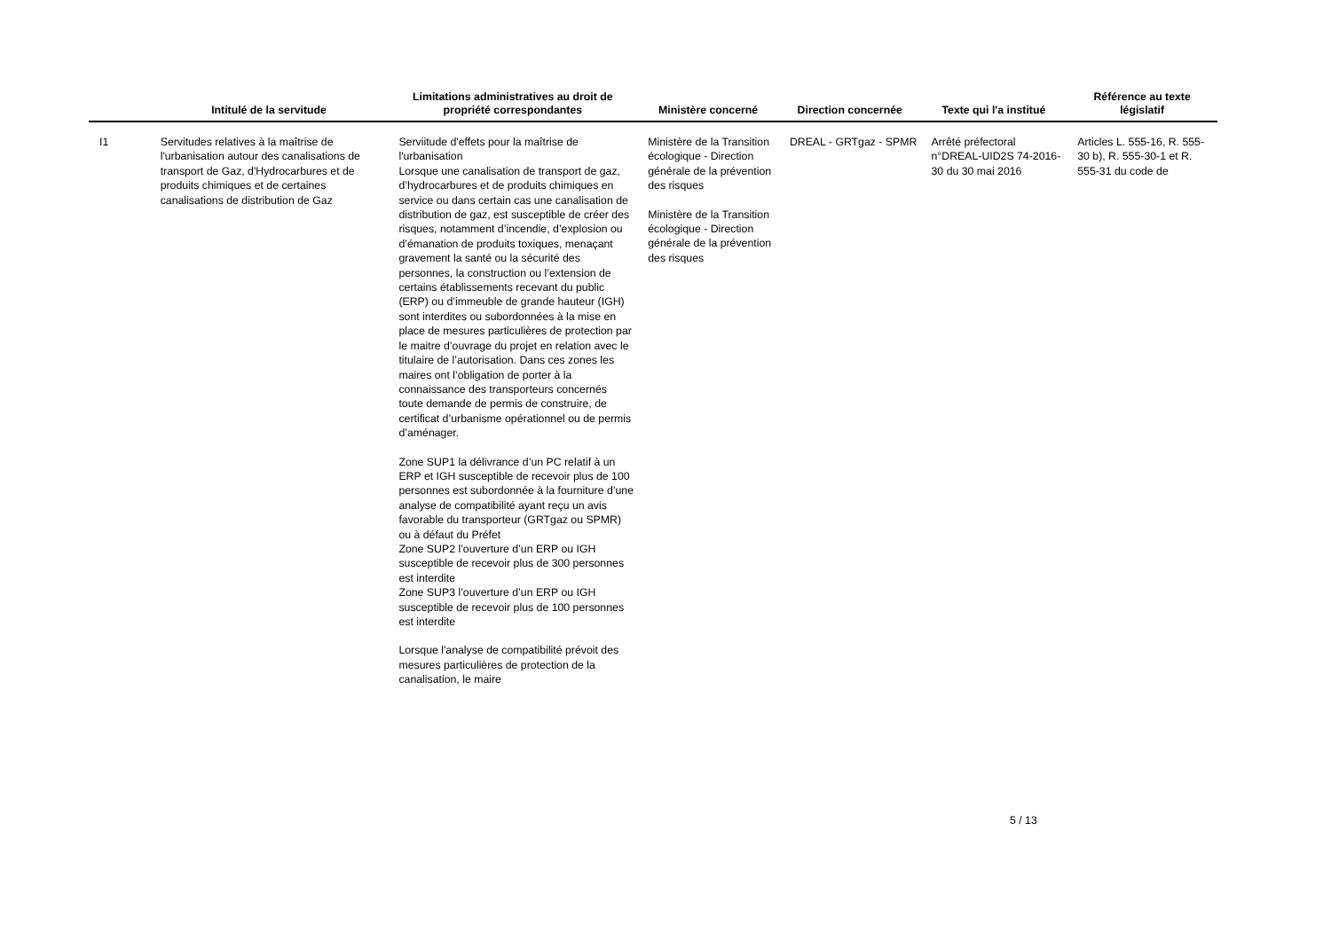| | Intitulé de la servitude | Limitations administratives au droit de propriété correspondantes | Ministère concerné | Direction concernée | Texte qui l'a institué | Référence au texte législatif |
| --- | --- | --- | --- | --- | --- | --- |
| I1 | Servitudes relatives à la maîtrise de l'urbanisation autour des canalisations de transport de Gaz, d'Hydrocarbures et de produits chimiques et de certaines canalisations de distribution de Gaz | Serviitude d'effets pour la maîtrise de l'urbanisation Lorsque une canalisation de transport de gaz, d’hydrocarbures et de produits chimiques en service ou dans certain cas une canalisation de distribution de gaz, est susceptible de créer des risques, notamment d’incendie, d’explosion ou d’émanation de produits toxiques, menaçant gravement la santé ou la sécurité des personnes, la construction ou l’extension de certains établissements recevant du public (ERP) ou d’immeuble de grande hauteur (IGH) sont interdites ou subordonnées à la mise en place de mesures particulières de protection par le maitre d’ouvrage du projet en relation avec le titulaire de l’autorisation. Dans ces zones les maires ont l’obligation de porter à la connaissance des transporteurs concernés toute demande de permis de construire, de certificat d’urbanisme opérationnel ou de permis d’aménager. Zone SUP1 la délivrance d’un PC relatif à un ERP et IGH susceptible de recevoir plus de 100 personnes est subordonnée à la fourniture d’une analyse de compatibilité ayant reçu un avis favorable du transporteur (GRTgaz ou SPMR) ou à défaut du Préfet Zone SUP2 l’ouverture d’un ERP ou IGH susceptible de recevoir plus de 300 personnes est interdite Zone SUP3 l’ouverture d’un ERP ou IGH susceptible de recevoir plus de 100 personnes est interdite Lorsque l'analyse de compatibilité prévoit des mesures particulières de protection de la canalisation, le maire | Ministère de la Transition écologique - Direction générale de la prévention des risques Ministère de la Transition écologique - Direction générale de la prévention des risques | DREAL - GRTgaz - SPMR | Arrêté préfectoral n°DREAL-UID2S 74-2016-30 du 30 mai 2016 | Articles L. 555-16, R. 555-30 b), R. 555-30-1 et R. 555-31 du code de |
5 / 13